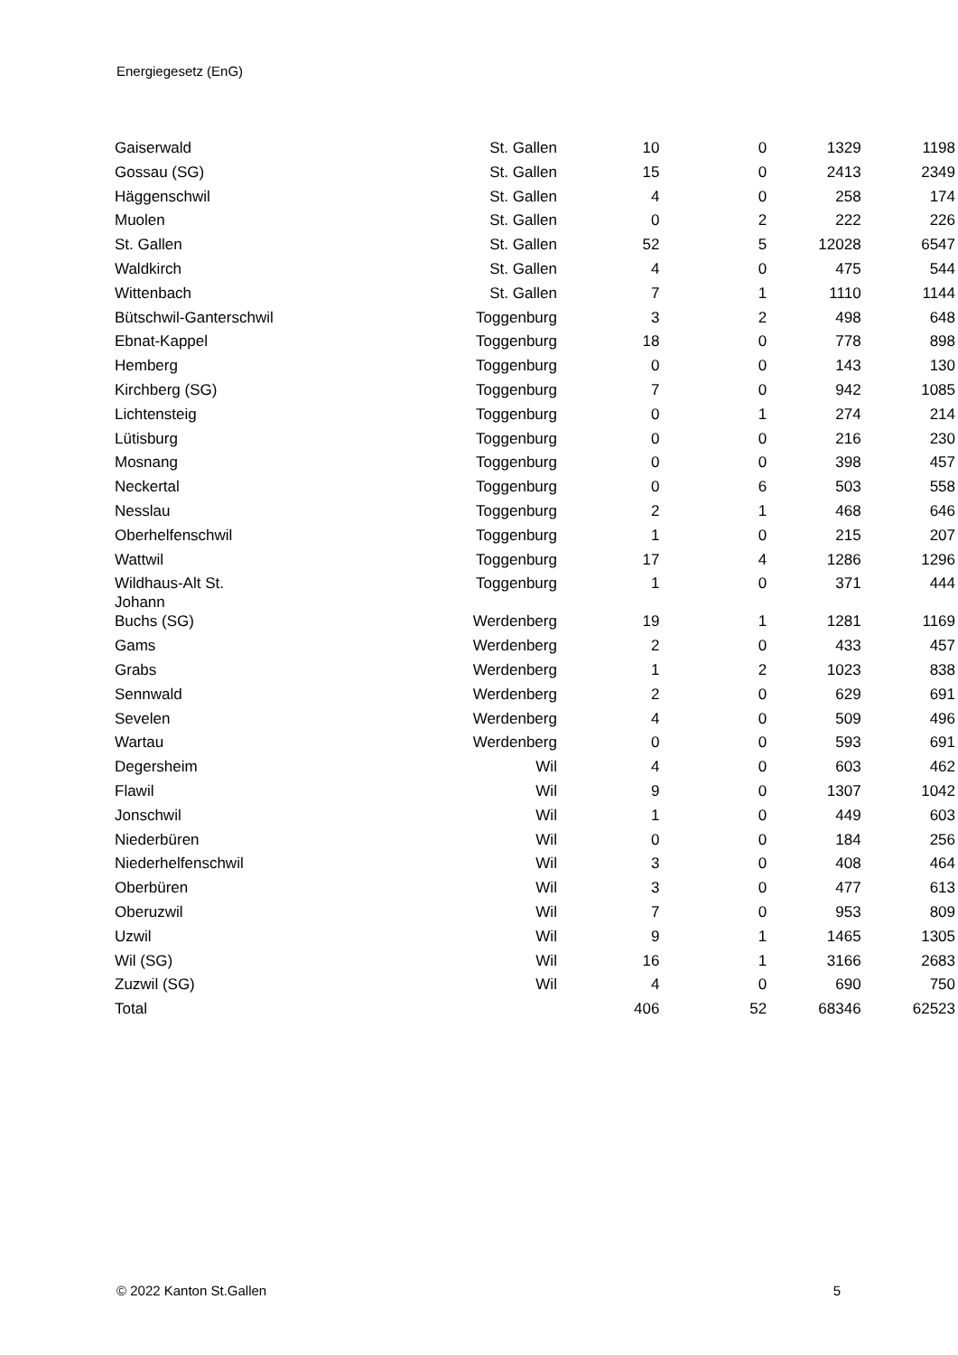Energiegesetz (EnG)
| Gaiserwald | St. Gallen | 10 | 0 | 1329 | 1198 |
| Gossau (SG) | St. Gallen | 15 | 0 | 2413 | 2349 |
| Häggenschwil | St. Gallen | 4 | 0 | 258 | 174 |
| Muolen | St. Gallen | 0 | 2 | 222 | 226 |
| St. Gallen | St. Gallen | 52 | 5 | 12028 | 6547 |
| Waldkirch | St. Gallen | 4 | 0 | 475 | 544 |
| Wittenbach | St. Gallen | 7 | 1 | 1110 | 1144 |
| Bütschwil-Ganterschwil | Toggenburg | 3 | 2 | 498 | 648 |
| Ebnat-Kappel | Toggenburg | 18 | 0 | 778 | 898 |
| Hemberg | Toggenburg | 0 | 0 | 143 | 130 |
| Kirchberg (SG) | Toggenburg | 7 | 0 | 942 | 1085 |
| Lichtensteig | Toggenburg | 0 | 1 | 274 | 214 |
| Lütisburg | Toggenburg | 0 | 0 | 216 | 230 |
| Mosnang | Toggenburg | 0 | 0 | 398 | 457 |
| Neckertal | Toggenburg | 0 | 6 | 503 | 558 |
| Nesslau | Toggenburg | 2 | 1 | 468 | 646 |
| Oberhelfenschwil | Toggenburg | 1 | 0 | 215 | 207 |
| Wattwil | Toggenburg | 17 | 4 | 1286 | 1296 |
| Wildhaus-Alt St. Johann | Toggenburg | 1 | 0 | 371 | 444 |
| Buchs (SG) | Werdenberg | 19 | 1 | 1281 | 1169 |
| Gams | Werdenberg | 2 | 0 | 433 | 457 |
| Grabs | Werdenberg | 1 | 2 | 1023 | 838 |
| Sennwald | Werdenberg | 2 | 0 | 629 | 691 |
| Sevelen | Werdenberg | 4 | 0 | 509 | 496 |
| Wartau | Werdenberg | 0 | 0 | 593 | 691 |
| Degersheim | Wil | 4 | 0 | 603 | 462 |
| Flawil | Wil | 9 | 0 | 1307 | 1042 |
| Jonschwil | Wil | 1 | 0 | 449 | 603 |
| Niederbüren | Wil | 0 | 0 | 184 | 256 |
| Niederhelfenschwil | Wil | 3 | 0 | 408 | 464 |
| Oberbüren | Wil | 3 | 0 | 477 | 613 |
| Oberuzwil | Wil | 7 | 0 | 953 | 809 |
| Uzwil | Wil | 9 | 1 | 1465 | 1305 |
| Wil (SG) | Wil | 16 | 1 | 3166 | 2683 |
| Zuzwil (SG) | Wil | 4 | 0 | 690 | 750 |
| Total | | 406 | 52 | 68346 | 62523 |
© 2022 Kanton St.Gallen 5